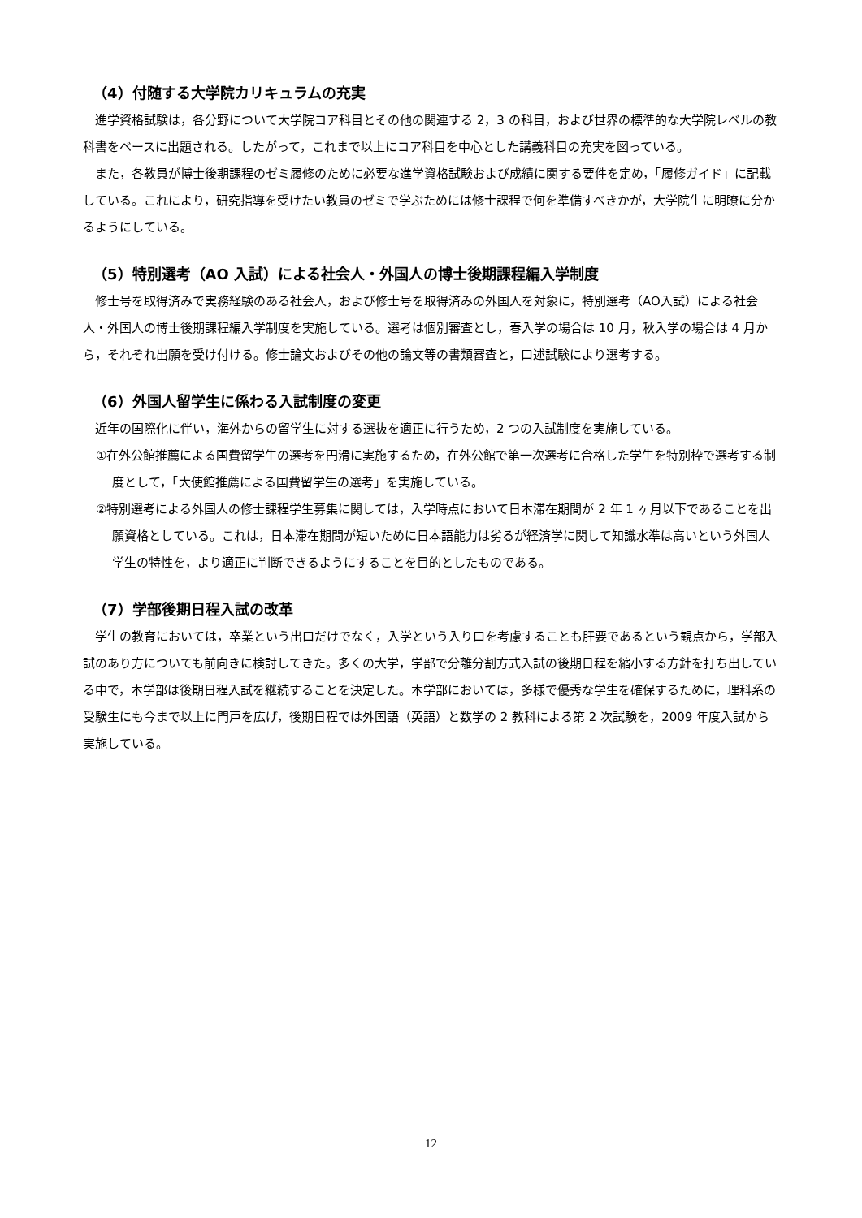（4）付随する大学院カリキュラムの充実
進学資格試験は，各分野について大学院コア科目とその他の関連する 2，3 の科目，および世界の標準的な大学院レベルの教科書をベースに出題される。したがって，これまで以上にコア科目を中心とした講義科目の充実を図っている。
また，各教員が博士後期課程のゼミ履修のために必要な進学資格試験および成績に関する要件を定め，「履修ガイド」に記載している。これにより，研究指導を受けたい教員のゼミで学ぶためには修士課程で何を準備すべきかが，大学院生に明瞭に分かるようにしている。
（5）特別選考（AO 入試）による社会人・外国人の博士後期課程編入学制度
修士号を取得済みで実務経験のある社会人，および修士号を取得済みの外国人を対象に，特別選考（AO入試）による社会人・外国人の博士後期課程編入学制度を実施している。選考は個別審査とし，春入学の場合は 10 月，秋入学の場合は 4 月から，それぞれ出願を受け付ける。修士論文およびその他の論文等の書類審査と，口述試験により選考する。
（6）外国人留学生に係わる入試制度の変更
近年の国際化に伴い，海外からの留学生に対する選抜を適正に行うため，2 つの入試制度を実施している。
①在外公館推薦による国費留学生の選考を円滑に実施するため，在外公館で第一次選考に合格した学生を特別枠で選考する制度として，「大使館推薦による国費留学生の選考」を実施している。
②特別選考による外国人の修士課程学生募集に関しては，入学時点において日本滞在期間が 2 年 1 ヶ月以下であることを出願資格としている。これは，日本滞在期間が短いために日本語能力は劣るが経済学に関して知識水準は高いという外国人学生の特性を，より適正に判断できるようにすることを目的としたものである。
（7）学部後期日程入試の改革
学生の教育においては，卒業という出口だけでなく，入学という入り口を考慮することも肝要であるという観点から，学部入試のあり方についても前向きに検討してきた。多くの大学，学部で分離分割方式入試の後期日程を縮小する方針を打ち出している中で，本学部は後期日程入試を継続することを決定した。本学部においては，多様で優秀な学生を確保するために，理科系の受験生にも今まで以上に門戸を広げ，後期日程では外国語（英語）と数学の 2 教科による第 2 次試験を，2009 年度入試から実施している。
12